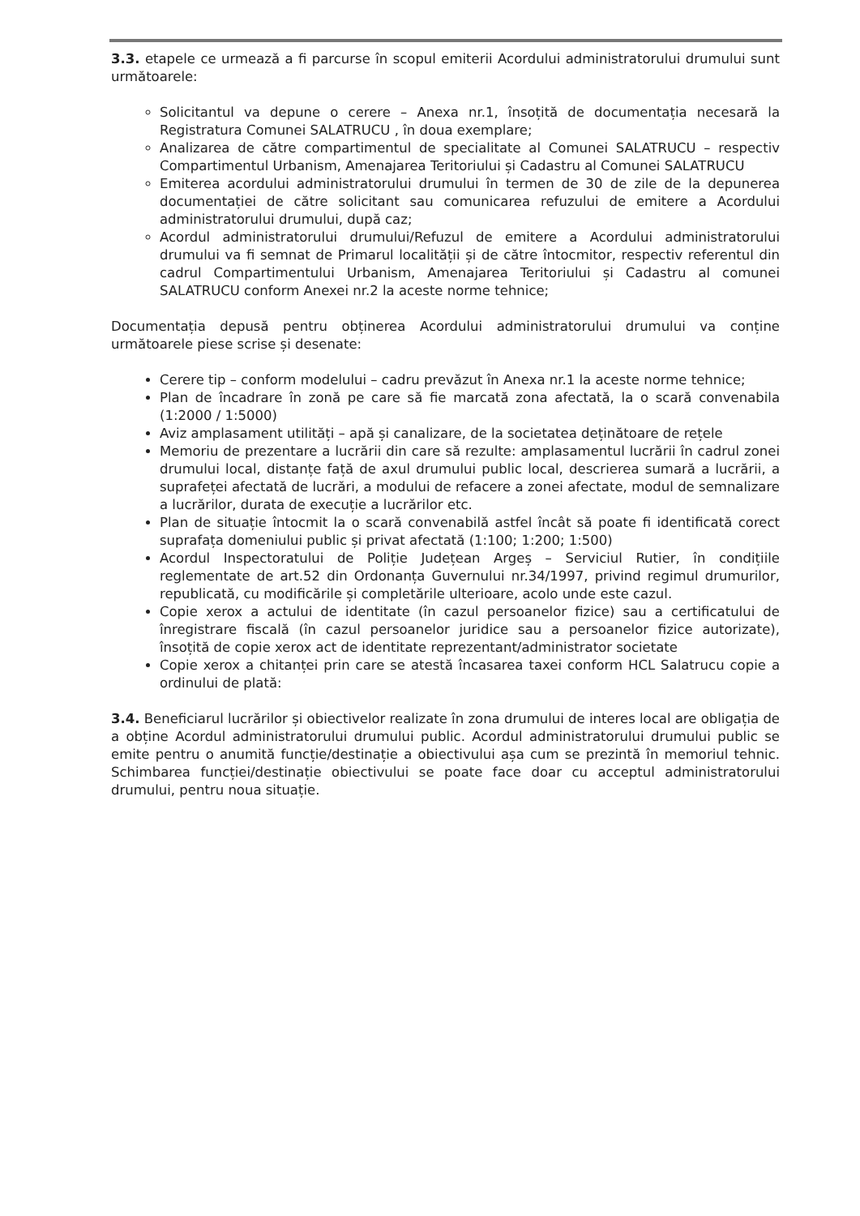3.3. etapele ce urmează a fi parcurse în scopul emiterii Acordului administratorului drumului sunt următoarele:
Solicitantul va depune o cerere – Anexa nr.1, însoțită de documentația necesară la Registratura Comunei SALATRUCU , în doua exemplare;
Analizarea de către compartimentul de specialitate al Comunei SALATRUCU – respectiv Compartimentul Urbanism, Amenajarea Teritoriului și Cadastru al Comunei SALATRUCU
Emiterea acordului administratorului drumului în termen de 30 de zile de la depunerea documentației de către solicitant sau comunicarea refuzului de emitere a Acordului administratorului drumului, după caz;
Acordul administratorului drumului/Refuzul de emitere a Acordului administratorului drumului va fi semnat de Primarul localității și de către întocmitor, respectiv referentul din cadrul Compartimentului Urbanism, Amenajarea Teritoriului și Cadastru al comunei SALATRUCU conform Anexei nr.2 la aceste norme tehnice;
Documentația depusă pentru obținerea Acordului administratorului drumului va conține următoarele piese scrise și desenate:
Cerere tip – conform modelului – cadru prevăzut în Anexa nr.1 la aceste norme tehnice;
Plan de încadrare în zonă pe care să fie marcată zona afectată, la o scară convenabila (1:2000 / 1:5000)
Aviz amplasament utilități – apă și canalizare, de la societatea deținătoare de rețele
Memoriu de prezentare a lucrării din care să rezulte: amplasamentul lucrării în cadrul zonei drumului local, distanțe față de axul drumului public local, descrierea sumară a lucrării, a suprafeței afectată de lucrări, a modului de refacere a zonei afectate, modul de semnalizare a lucrărilor, durata de execuție a lucrărilor etc.
Plan de situație întocmit la o scară convenabilă astfel încât să poate fi identificată corect suprafața domeniului public și privat afectată (1:100; 1:200; 1:500)
Acordul Inspectoratului de Poliție Județean Argeș – Serviciul Rutier, în condițiile reglementate de art.52 din Ordonanța Guvernului nr.34/1997, privind regimul drumurilor, republicată, cu modificările și completările ulterioare, acolo unde este cazul.
Copie xerox a actului de identitate (în cazul persoanelor fizice) sau a certificatului de înregistrare fiscală (în cazul persoanelor juridice sau a persoanelor fizice autorizate), însoțită de copie xerox act de identitate reprezentant/administrator societate
Copie xerox a chitanței prin care se atestă încasarea taxei conform HCL Salatrucu copie a ordinului de plată:
3.4. Beneficiarul lucrărilor și obiectivelor realizate în zona drumului de interes local are obligația de a obține Acordul administratorului drumului public. Acordul administratorului drumului public se emite pentru o anumită funcție/destinație a obiectivului așa cum se prezintă în memoriul tehnic. Schimbarea funcției/destinație obiectivului se poate face doar cu acceptul administratorului drumului, pentru noua situație.